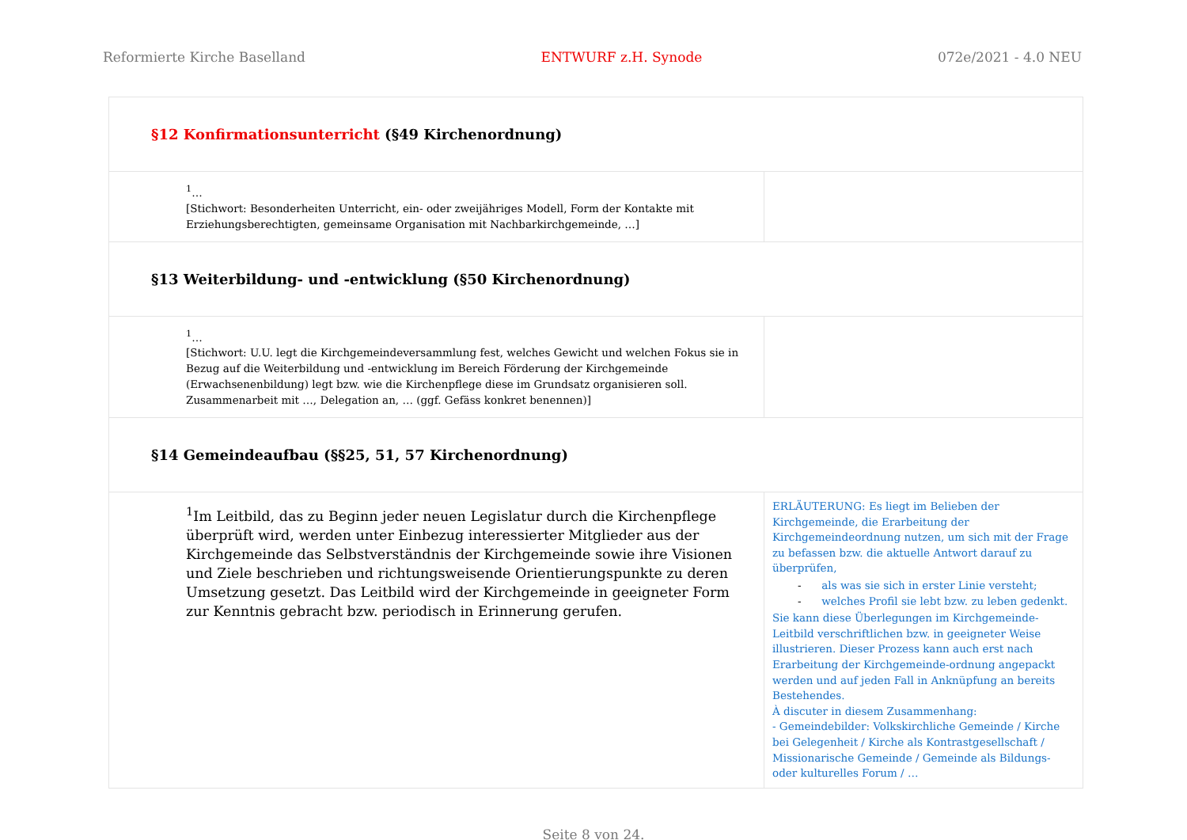Reformierte Kirche Baselland ENTWURF z.H. Synode 072e/2021 - 4.0 NEU
| §12 Konfirmationsunterricht (§49 Kirchenordnung) | |
| <sup>1</sup>… [Stichwort: Besonderheiten Unterricht, ein- oder zweijähriges Modell, Form der Kontakte mit Erziehungsberechtigten, gemeinsame Organisation mit Nachbarkirchgemeinde, …] | |
| §13 Weiterbildung- und -entwicklung (§50 Kirchenordnung) | |
| <sup>1</sup>… [Stichwort: U.U. legt die Kirchgemeindeversammlung fest, welches Gewicht und welchen Fokus sie in Bezug auf die Weiterbildung und -entwicklung im Bereich Förderung der Kirchgemeinde (Erwachsenenbildung) legt bzw. wie die Kirchenpflege diese im Grundsatz organisieren soll. Zusammenarbeit mit …, Delegation an, … (ggf. Gefäss konkret benennen)] | |
| §14 Gemeindeaufbau (§§25, 51, 57 Kirchenordnung) | |
| <sup>1</sup> Im Leitbild, das zu Beginn jeder neuen Legislatur durch die Kirchenpflege überprüft wird, werden unter Einbezug interessierter Mitglieder aus der Kirchgemeinde das Selbstverständnis der Kirchgemeinde sowie ihre Visionen und Ziele beschrieben und richtungsweisende Orientierungspunkte zu deren Umsetzung gesetzt. Das Leitbild wird der Kirchgemeinde in geeigneter Form zur Kenntnis gebracht bzw. periodisch in Erinnerung gerufen. | ERLÄUTERUNG: Es liegt im Belieben der Kirchgemeinde, die Erarbeitung der Kirchgemeindeordnung nutzen, um sich mit der Frage zu befassen bzw. die aktuelle Antwort darauf zu überprüfen, - als was sie sich in erster Linie versteht; - welches Profil sie lebt bzw. zu leben gedenkt. Sie kann diese Überlegungen im Kirchgemeinde-Leitbild verschriftlichen bzw. in geeigneter Weise illustrieren. Dieser Prozess kann auch erst nach Erarbeitung der Kirchgemeinde-ordnung angepackt werden und auf jeden Fall in Anknüpfung an bereits Bestehendes. À discuter in diesem Zusammenhang: - Gemeindebilder: Volkskirchliche Gemeinde / Kirche bei Gelegenheit / Kirche als Kontrastgesellschaft / Missionarische Gemeinde / Gemeinde als Bildungs- oder kulturelles Forum / … |
Seite 8 von 24.